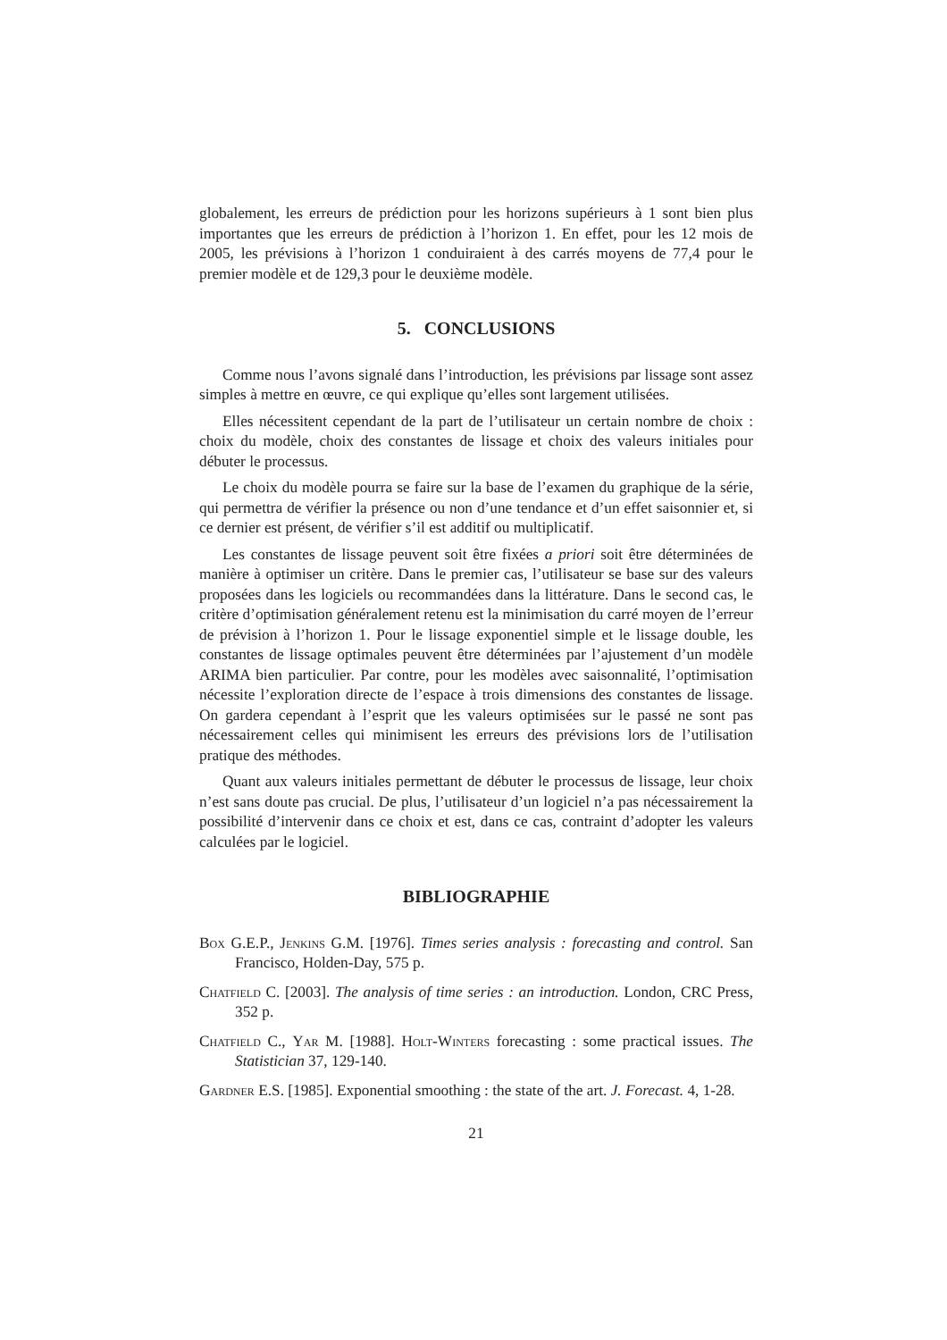globalement, les erreurs de prédiction pour les horizons supérieurs à 1 sont bien plus importantes que les erreurs de prédiction à l’horizon 1. En effet, pour les 12 mois de 2005, les prévisions à l’horizon 1 conduiraient à des carrés moyens de 77,4 pour le premier modèle et de 129,3 pour le deuxième modèle.
5. CONCLUSIONS
Comme nous l’avons signalé dans l’introduction, les prévisions par lissage sont assez simples à mettre en œuvre, ce qui explique qu’elles sont largement utilisées.
Elles nécessitent cependant de la part de l’utilisateur un certain nombre de choix : choix du modèle, choix des constantes de lissage et choix des valeurs initiales pour débuter le processus.
Le choix du modèle pourra se faire sur la base de l’examen du graphique de la série, qui permettra de vérifier la présence ou non d’une tendance et d’un effet saisonnier et, si ce dernier est présent, de vérifier s’il est additif ou multiplicatif.
Les constantes de lissage peuvent soit être fixées a priori soit être déterminées de manière à optimiser un critère. Dans le premier cas, l’utilisateur se base sur des valeurs proposées dans les logiciels ou recommandées dans la littérature. Dans le second cas, le critère d’optimisation généralement retenu est la minimisation du carré moyen de l’erreur de prévision à l’horizon 1. Pour le lissage exponentiel simple et le lissage double, les constantes de lissage optimales peuvent être déterminées par l’ajustement d’un modèle ARIMA bien particulier. Par contre, pour les modèles avec saisonnalité, l’optimisation nécessite l’exploration directe de l’espace à trois dimensions des constantes de lissage. On gardera cependant à l’esprit que les valeurs optimisées sur le passé ne sont pas nécessairement celles qui minimisent les erreurs des prévisions lors de l’utilisation pratique des méthodes.
Quant aux valeurs initiales permettant de débuter le processus de lissage, leur choix n’est sans doute pas crucial. De plus, l’utilisateur d’un logiciel n’a pas nécessairement la possibilité d’intervenir dans ce choix et est, dans ce cas, contraint d’adopter les valeurs calculées par le logiciel.
BIBLIOGRAPHIE
Box G.E.P., Jenkins G.M. [1976]. Times series analysis : forecasting and control. San Francisco, Holden-Day, 575 p.
Chatfield C. [2003]. The analysis of time series : an introduction. London, CRC Press, 352 p.
Chatfield C., Yar M. [1988]. Holt-Winters forecasting : some practical issues. The Statistician 37, 129-140.
Gardner E.S. [1985]. Exponential smoothing : the state of the art. J. Forecast. 4, 1-28.
21